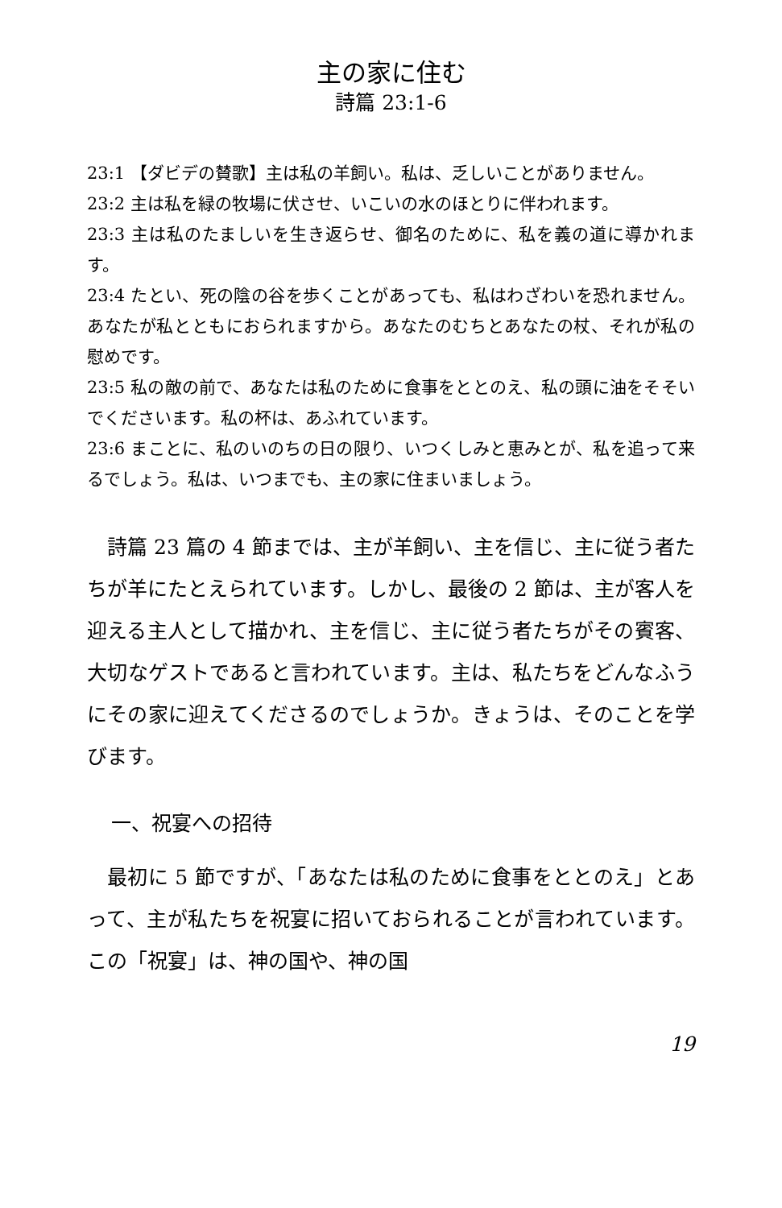主の家に住む
詩篇 23:1-6
23:1 【ダビデの賛歌】主は私の羊飼い。私は、乏しいことがありません。
23:2 主は私を緑の牧場に伏させ、いこいの水のほとりに伴われます。
23:3 主は私のたましいを生き返らせ、御名のために、私を義の道に導かれます。
23:4 たとい、死の陰の谷を歩くことがあっても、私はわざわいを恐れません。あなたが私とともにおられますから。あなたのむちとあなたの杖、それが私の慰めです。
23:5 私の敵の前で、あなたは私のために食事をととのえ、私の頭に油をそそいでくださいます。私の杯は、あふれています。
23:6 まことに、私のいのちの日の限り、いつくしみと恵みとが、私を追って来るでしょう。私は、いつまでも、主の家に住まいましょう。
詩篇 23 篇の 4 節までは、主が羊飼い、主を信じ、主に従う者たちが羊にたとえられています。しかし、最後の 2 節は、主が客人を迎える主人として描かれ、主を信じ、主に従う者たちがその賓客、大切なゲストであると言われています。主は、私たちをどんなふうにその家に迎えてくださるのでしょうか。きょうは、そのことを学びます。
一、祝宴への招待
最初に 5 節ですが、「あなたは私のために食事をととのえ」とあって、主が私たちを祝宴に招いておられることが言われています。この「祝宴」は、神の国や、神の国
19